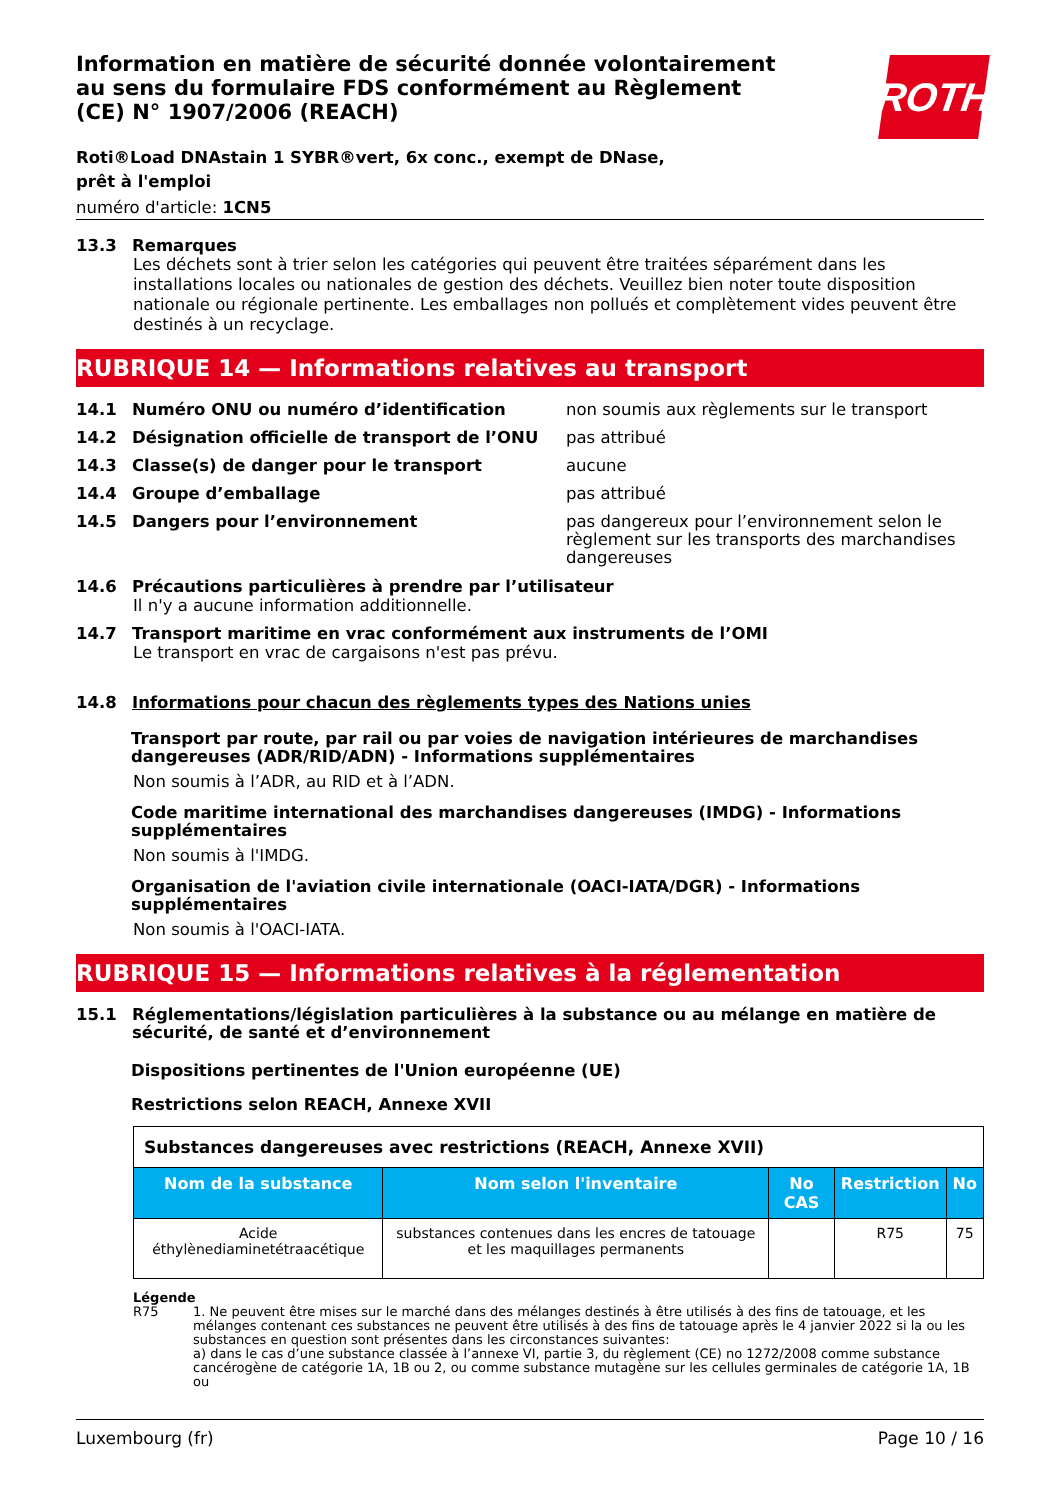Information en matière de sécurité donnée volontairement au sens du formulaire FDS conformément au Règlement (CE) N° 1907/2006 (REACH)
ROTH
Roti®Load DNAstain 1 SYBR®vert, 6x conc., exempt de DNase, prêt à l'emploi
numéro d'article: 1CN5
13.3 Remarques
Les déchets sont à trier selon les catégories qui peuvent être traitées séparément dans les installations locales ou nationales de gestion des déchets. Veuillez bien noter toute disposition nationale ou régionale pertinente. Les emballages non pollués et complètement vides peuvent être destinés à un recyclage.
RUBRIQUE 14 — Informations relatives au transport
14.1 Numéro ONU ou numéro d’identification non soumis aux règlements sur le transport
14.2 Désignation officielle de transport de l’ONU pas attribué
14.3 Classe(s) de danger pour le transport aucune
14.4 Groupe d’emballage pas attribué
14.5 Dangers pour l’environnement pas dangereux pour l’environnement selon le règlement sur les transports des marchandises dangereuses
14.6 Précautions particulières à prendre par l’utilisateur
Il n'y a aucune information additionnelle.
14.7 Transport maritime en vrac conformément aux instruments de l’OMI
Le transport en vrac de cargaisons n'est pas prévu.
14.8 Informations pour chacun des règlements types des Nations unies
Transport par route, par rail ou par voies de navigation intérieures de marchandises dangereuses (ADR/RID/ADN) - Informations supplémentaires
Non soumis à l’ADR, au RID et à l’ADN.
Code maritime international des marchandises dangereuses (IMDG) - Informations supplémentaires
Non soumis à l'IMDG.
Organisation de l'aviation civile internationale (OACI-IATA/DGR) - Informations supplémentaires
Non soumis à l'OACI-IATA.
RUBRIQUE 15 — Informations relatives à la réglementation
15.1 Réglementations/législation particulières à la substance ou au mélange en matière de sécurité, de santé et d’environnement
Dispositions pertinentes de l'Union européenne (UE)
Restrictions selon REACH, Annexe XVII
| Substances dangereuses avec restrictions (REACH, Annexe XVII) | | | | |
| Nom de la substance | Nom selon l'inventaire | No CAS | Restriction | No |
| Acide éthylènediaminetétraacétique | substances contenues dans les encres de tatouage et les maquillages permanents | | R75 | 75 |
Légende
R75 1. Ne peuvent être mises sur le marché dans des mélanges destinés à être utilisés à des fins de tatouage, et les mélanges contenant ces substances ne peuvent être utilisés à des fins de tatouage après le 4 janvier 2022 si la ou les substances en question sont présentes dans les circonstances suivantes:
a) dans le cas d’une substance classée à l’annexe VI, partie 3, du règlement (CE) no 1272/2008 comme substance cancérogène de catégorie 1A, 1B ou 2, ou comme substance mutagène sur les cellules germinales de catégorie 1A, 1B ou
Luxembourg (fr) Page 10 / 16